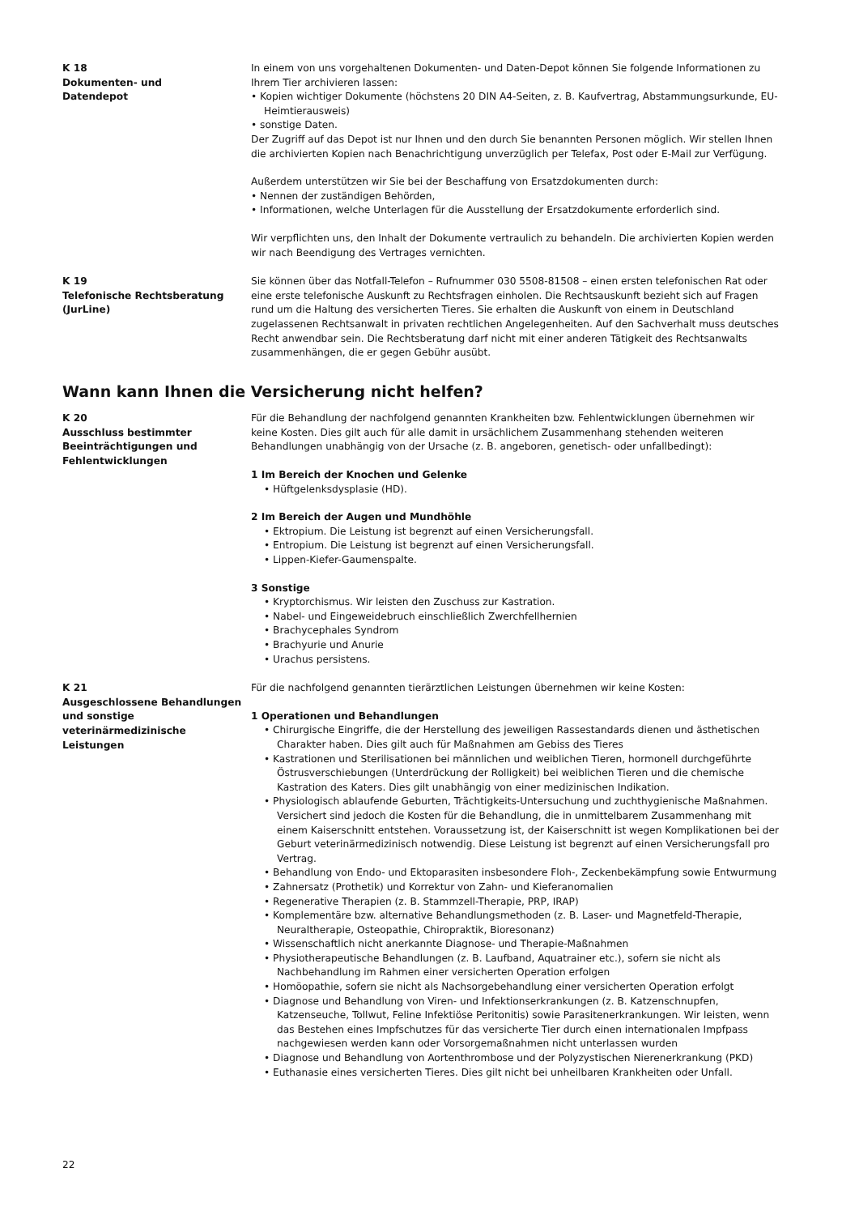K 18
Dokumenten- und
Datendepot
In einem von uns vorgehaltenen Dokumenten- und Daten-Depot können Sie folgende Informationen zu Ihrem Tier archivieren lassen:
• Kopien wichtiger Dokumente (höchstens 20 DIN A4-Seiten, z. B. Kaufvertrag, Abstammungsurkunde, EU-Heimtierausweis)
• sonstige Daten.
Der Zugriff auf das Depot ist nur Ihnen und den durch Sie benannten Personen möglich. Wir stellen Ihnen die archivierten Kopien nach Benachrichtigung unverzüglich per Telefax, Post oder E-Mail zur Verfügung.
Außerdem unterstützen wir Sie bei der Beschaffung von Ersatzdokumenten durch:
• Nennen der zuständigen Behörden,
• Informationen, welche Unterlagen für die Ausstellung der Ersatzdokumente erforderlich sind.
Wir verpflichten uns, den Inhalt der Dokumente vertraulich zu behandeln. Die archivierten Kopien werden wir nach Beendigung des Vertrages vernichten.
K 19
Telefonische Rechtsberatung
(JurLine)
Sie können über das Notfall-Telefon – Rufnummer 030 5508-81508 – einen ersten telefonischen Rat oder eine erste telefonische Auskunft zu Rechtsfragen einholen. Die Rechtsauskunft bezieht sich auf Fragen rund um die Haltung des versicherten Tieres. Sie erhalten die Auskunft von einem in Deutschland zugelassenen Rechtsanwalt in privaten rechtlichen Angelegenheiten. Auf den Sachverhalt muss deutsches Recht anwendbar sein. Die Rechtsberatung darf nicht mit einer anderen Tätigkeit des Rechtsanwalts zusammenhängen, die er gegen Gebühr ausübt.
Wann kann Ihnen die Versicherung nicht helfen?
K 20
Ausschluss bestimmter
Beeinträchtigungen und
Fehlentwicklungen
Für die Behandlung der nachfolgend genannten Krankheiten bzw. Fehlentwicklungen übernehmen wir keine Kosten. Dies gilt auch für alle damit in ursächlichem Zusammenhang stehenden weiteren Behandlungen unabhängig von der Ursache (z. B. angeboren, genetisch- oder unfallbedingt):
1 Im Bereich der Knochen und Gelenke
• Hüftgelenksdysplasie (HD).
2 Im Bereich der Augen und Mundhöhle
• Ektropium. Die Leistung ist begrenzt auf einen Versicherungsfall.
• Entropium. Die Leistung ist begrenzt auf einen Versicherungsfall.
• Lippen-Kiefer-Gaumenspalte.
3 Sonstige
• Kryptorchismus. Wir leisten den Zuschuss zur Kastration.
• Nabel- und Eingeweidebruch einschließlich Zwerchfellhernien
• Brachycephales Syndrom
• Brachyurie und Anurie
• Urachus persistens.
K 21
Ausgeschlossene Behandlungen und sonstige veterinärmedizinische Leistungen
Für die nachfolgend genannten tierärztlichen Leistungen übernehmen wir keine Kosten:
1 Operationen und Behandlungen
• Chirurgische Eingriffe, die der Herstellung des jeweiligen Rassestandards dienen und ästhetischen Charakter haben. Dies gilt auch für Maßnahmen am Gebiss des Tieres
• Kastrationen und Sterilisationen bei männlichen und weiblichen Tieren, hormonell durchgeführte Östrusverschiebungen (Unterdrückung der Rolligkeit) bei weiblichen Tieren und die chemische Kastration des Katers. Dies gilt unabhängig von einer medizinischen Indikation.
• Physiologisch ablaufende Geburten, Trächtigkeits-Untersuchung und zuchthygienische Maßnahmen. Versichert sind jedoch die Kosten für die Behandlung, die in unmittelbarem Zusammenhang mit einem Kaiserschnitt entstehen. Voraussetzung ist, der Kaiserschnitt ist wegen Komplikationen bei der Geburt veterinärmedizinisch notwendig. Diese Leistung ist begrenzt auf einen Versicherungsfall pro Vertrag.
• Behandlung von Endo- und Ektoparasiten insbesondere Floh-, Zeckenbekämpfung sowie Entwurmung
• Zahnersatz (Prothetik) und Korrektur von Zahn- und Kieferanomalien
• Regenerative Therapien (z. B. Stammzell-Therapie, PRP, IRAP)
• Komplementäre bzw. alternative Behandlungsmethoden (z. B. Laser- und Magnetfeld-Therapie, Neuraltherapie, Osteopathie, Chiropraktik, Bioresonanz)
• Wissenschaftlich nicht anerkannte Diagnose- und Therapie-Maßnahmen
• Physiotherapeutische Behandlungen (z. B. Laufband, Aquatrainer etc.), sofern sie nicht als Nachbehandlung im Rahmen einer versicherten Operation erfolgen
• Homöopathie, sofern sie nicht als Nachsorgebehandlung einer versicherten Operation erfolgt
• Diagnose und Behandlung von Viren- und Infektionserkrankungen (z. B. Katzenschnupfen, Katzenseuche, Tollwut, Feline Infektiöse Peritonitis) sowie Parasitenerkrankungen. Wir leisten, wenn das Bestehen eines Impfschutzes für das versicherte Tier durch einen internationalen Impfpass nachgewiesen werden kann oder Vorsorgemaßnahmen nicht unterlassen wurden
• Diagnose und Behandlung von Aortenthrombose und der Polyzystischen Nierenerkrankung (PKD)
• Euthanasie eines versicherten Tieres. Dies gilt nicht bei unheilbaren Krankheiten oder Unfall.
22